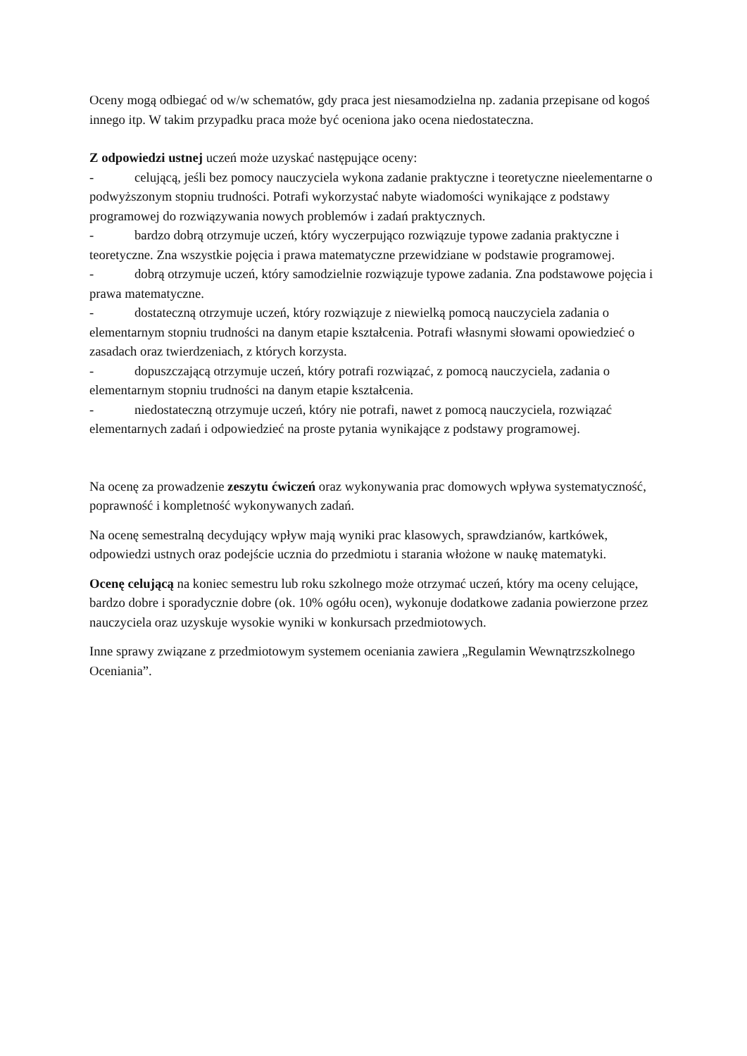Oceny mogą odbiegać od w/w schematów, gdy praca jest niesamodzielna np. zadania przepisane od kogoś innego itp. W takim przypadku praca może być oceniona jako ocena niedostateczna.
Z odpowiedzi ustnej uczeń może uzyskać następujące oceny:
- celującą, jeśli bez pomocy nauczyciela wykona zadanie praktyczne i teoretyczne nieelementarne o podwyższonym stopniu trudności. Potrafi wykorzystać nabyte wiadomości wynikające z podstawy programowej do rozwiązywania nowych problemów i zadań praktycznych.
- bardzo dobrą otrzymuje uczeń, który wyczerpująco rozwiązuje typowe zadania praktyczne i teoretyczne. Zna wszystkie pojęcia i prawa matematyczne przewidziane w podstawie programowej.
- dobrą otrzymuje uczeń, który samodzielnie rozwiązuje typowe zadania. Zna podstawowe pojęcia i prawa matematyczne.
- dostateczną otrzymuje uczeń, który rozwiązuje z niewielką pomocą nauczyciela zadania o elementarnym stopniu trudności na danym etapie kształcenia. Potrafi własnymi słowami opowiedzieć o zasadach oraz twierdzeniach, z których korzysta.
- dopuszczającą otrzymuje uczeń, który potrafi rozwiązać, z pomocą nauczyciela, zadania o elementarnym stopniu trudności na danym etapie kształcenia.
- niedostateczną otrzymuje uczeń, który nie potrafi, nawet z pomocą nauczyciela, rozwiązać elementarnych zadań i odpowiedzieć na proste pytania wynikające z podstawy programowej.
Na ocenę za prowadzenie zeszytu ćwiczeń oraz wykonywania prac domowych wpływa systematyczność, poprawność i kompletność wykonywanych zadań.
Na ocenę semestralną decydujący wpływ mają wyniki prac klasowych, sprawdzianów, kartkówek, odpowiedzi ustnych oraz podejście ucznia do przedmiotu i starania włożone w naukę matematyki.
Ocenę celującą na koniec semestru lub roku szkolnego może otrzymać uczeń, który ma oceny celujące, bardzo dobre i sporadycznie dobre (ok. 10% ogółu ocen), wykonuje dodatkowe zadania powierzone przez nauczyciela oraz uzyskuje wysokie wyniki w konkursach przedmiotowych.
Inne sprawy związane z przedmiotowym systemem oceniania zawiera „Regulamin Wewnątrzszkolnego Oceniania”.